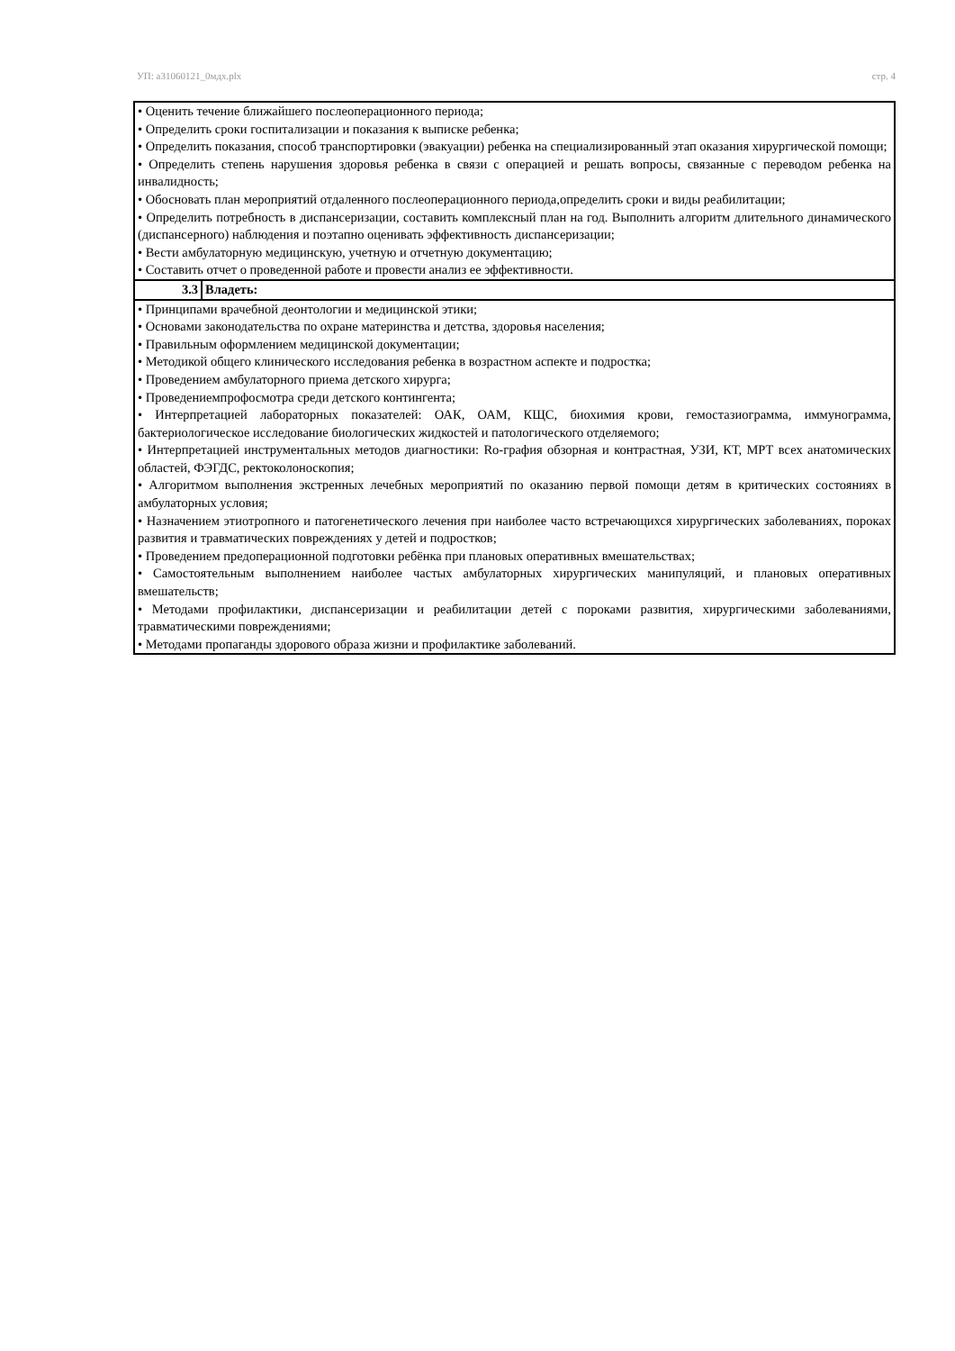УП: а31060121_0мдх.plx стр. 4
| • Оценить течение ближайшего послеоперационного периода; • Определить сроки госпитализации и показания к выписке ребенка; • Определить показания, способ транспортировки (эвакуации) ребенка на специализированный этап оказания хирургической помощи; • Определить степень нарушения здоровья ребенка в связи с операцией и решать вопросы, связанные с переводом ребенка на инвалидность; • Обосновать план мероприятий отдаленного послеоперационного периода,определить сроки и виды реабилитации; • Определить потребность в диспансеризации, составить комплексный план на год. Выполнить алгоритм длительного динамического (диспансерного) наблюдения и поэтапно оценивать эффективность диспансеризации; • Вести амбулаторную медицинскую, учетную и отчетную документацию; • Составить отчет о проведенной работе и провести анализ ее эффективности. | |
| 3.3 | Владеть: |
| • Принципами врачебной деонтологии и медицинской этики; • Основами законодательства по охране материнства и детства, здоровья населения; • Правильным оформлением медицинской документации; • Методикой общего клинического исследования ребенка в возрастном аспекте и подростка; • Проведением амбулаторного приема детского хирурга; • Проведениемпрофосмотра среди детского контингента; • Интерпретацией лабораторных показателей: ОАК, ОАМ, КЩС, биохимия крови, гемостазиограмма, иммунограмма, бактериологическое исследование биологических жидкостей и патологического отделяемого; • Интерпретацией инструментальных методов диагностики: Ro-графия обзорная и контрастная, УЗИ, КТ, МРТ всех анатомических областей, ФЭГДС, ректоколоноскопия; • Алгоритмом выполнения экстренных лечебных мероприятий по оказанию первой помощи детям в критических состояниях в амбулаторных условия; • Назначением этиотропного и патогенетического лечения при наиболее часто встречающихся хирургических заболеваниях, пороках развития и травматических повреждениях у детей и подростков; • Проведением предоперационной подготовки ребёнка при плановых оперативных вмешательствах; • Самостоятельным выполнением наиболее частых амбулаторных хирургических манипуляций, и плановых оперативных вмешательств; • Методами профилактики, диспансеризации и реабилитации детей с пороками развития, хирургическими заболеваниями, травматическими повреждениями; • Методами пропаганды здорового образа жизни и профилактике заболеваний. | |